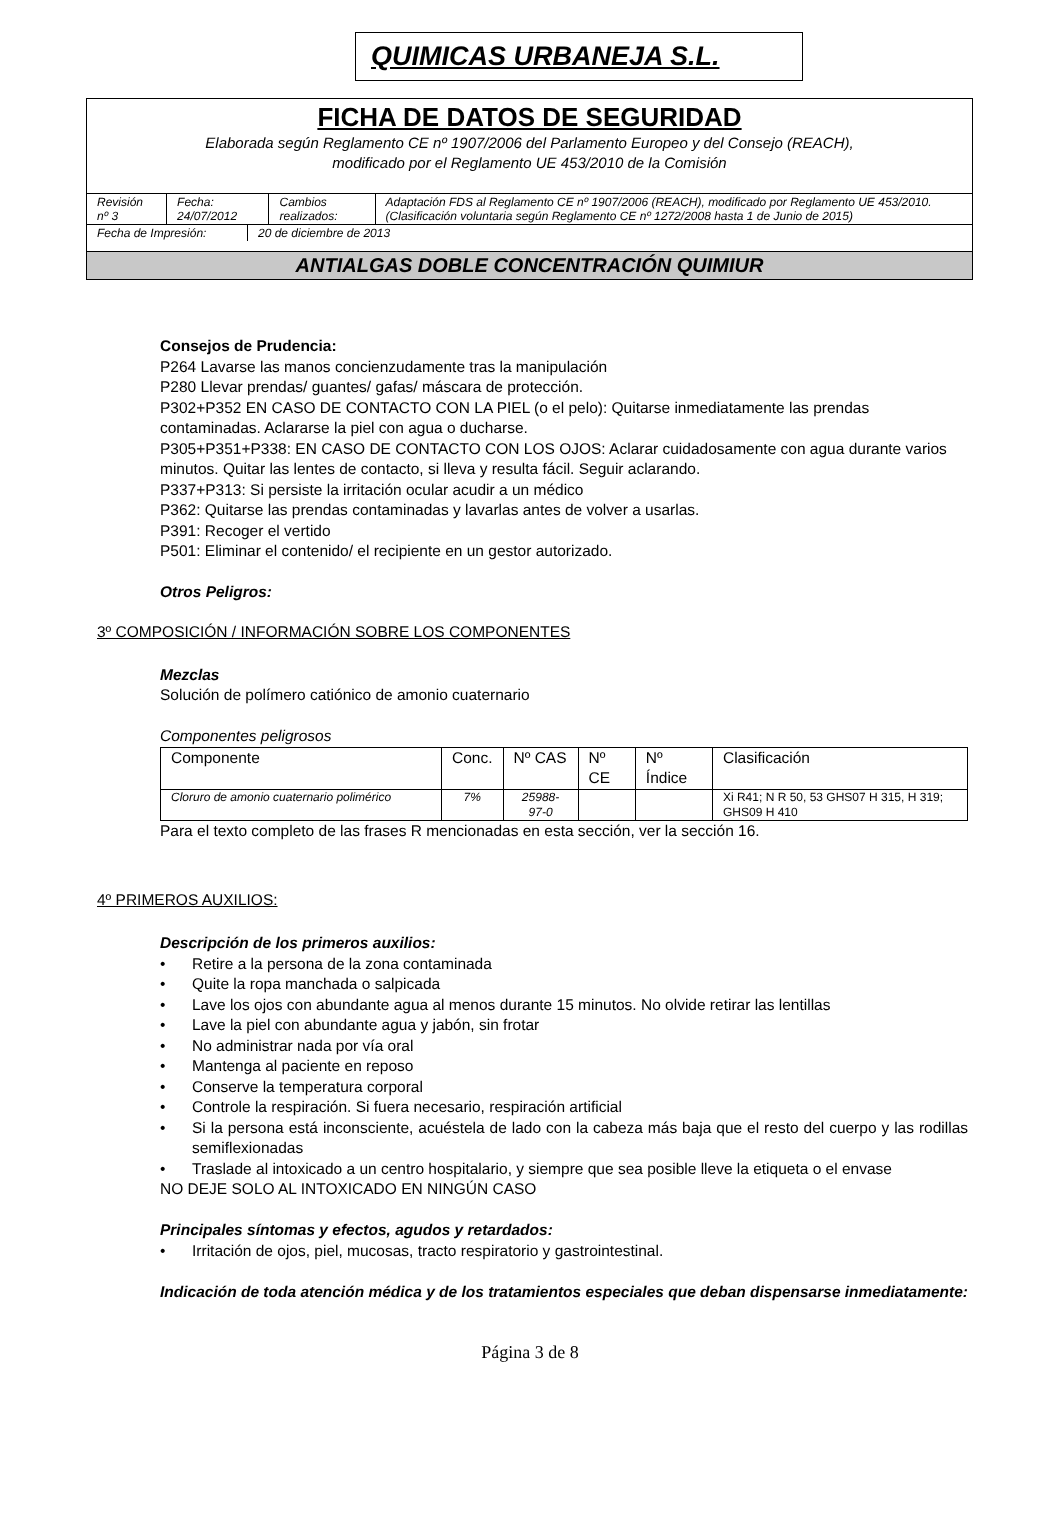QUIMICAS URBANEJA S.L.
FICHA DE DATOS DE SEGURIDAD
Elaborada según Reglamento CE nº 1907/2006 del Parlamento Europeo y del Consejo (REACH),
modificado por el Reglamento UE 453/2010 de la Comisión
| Revisión nº 3 | Fecha: 24/07/2012 | Cambios realizados: | Adaptación FDS al Reglamento CE nº 1907/2006 (REACH), modificado por Reglamento UE 453/2010. (Clasificación voluntaria según Reglamento CE nº 1272/2008 hasta 1 de Junio de 2015) |
| Fecha de Impresión: | 20 de diciembre de 2013 |
ANTIALGAS DOBLE CONCENTRACIÓN QUIMIUR
Consejos de Prudencia:
P264 Lavarse las manos concienzudamente tras la manipulación
P280 Llevar prendas/ guantes/ gafas/ máscara de protección.
P302+P352 EN CASO DE CONTACTO CON LA PIEL (o el pelo): Quitarse inmediatamente las prendas contaminadas. Aclararse la piel con agua o ducharse.
P305+P351+P338: EN CASO DE CONTACTO CON LOS OJOS: Aclarar cuidadosamente con agua durante varios minutos. Quitar las lentes de contacto, si lleva y resulta fácil. Seguir aclarando.
P337+P313: Si persiste la irritación ocular acudir a un médico
P362: Quitarse las prendas contaminadas y lavarlas antes de volver a usarlas.
P391: Recoger el vertido
P501: Eliminar el contenido/ el recipiente en un gestor autorizado.
Otros Peligros:
3º COMPOSICIÓN / INFORMACIÓN SOBRE LOS COMPONENTES
Mezclas
Solución de polímero catiónico de amonio cuaternario
Componentes peligrosos
| Componente | Conc. | Nº CAS | Nº CE | Nº Índice | Clasificación |
| --- | --- | --- | --- | --- | --- |
| Cloruro de amonio cuaternario polimérico | 7% | 25988-97-0 | | | Xi R41; N R 50, 53 GHS07 H 315, H 319; GHS09 H 410 |
Para el texto completo de las frases R mencionadas en esta sección, ver la sección 16.
4º PRIMEROS AUXILIOS:
Descripción de los primeros auxilios:
• Retire a la persona de la zona contaminada
• Quite la ropa manchada o salpicada
• Lave los ojos con abundante agua al menos durante 15 minutos. No olvide retirar las lentillas
• Lave la piel con abundante agua y jabón, sin frotar
• No administrar nada por vía oral
• Mantenga al paciente en reposo
• Conserve la temperatura corporal
• Controle la respiración. Si fuera necesario, respiración artificial
• Si la persona está inconsciente, acuéstela de lado con la cabeza más baja que el resto del cuerpo y las rodillas semiflexionadas
• Traslade al intoxicado a un centro hospitalario, y siempre que sea posible lleve la etiqueta o el envase
NO DEJE SOLO AL INTOXICADO EN NINGÚN CASO
Principales síntomas y efectos, agudos y retardados:
• Irritación de ojos, piel, mucosas, tracto respiratorio y gastrointestinal.
Indicación de toda atención médica y de los tratamientos especiales que deban dispensarse inmediatamente:
Página 3 de 8